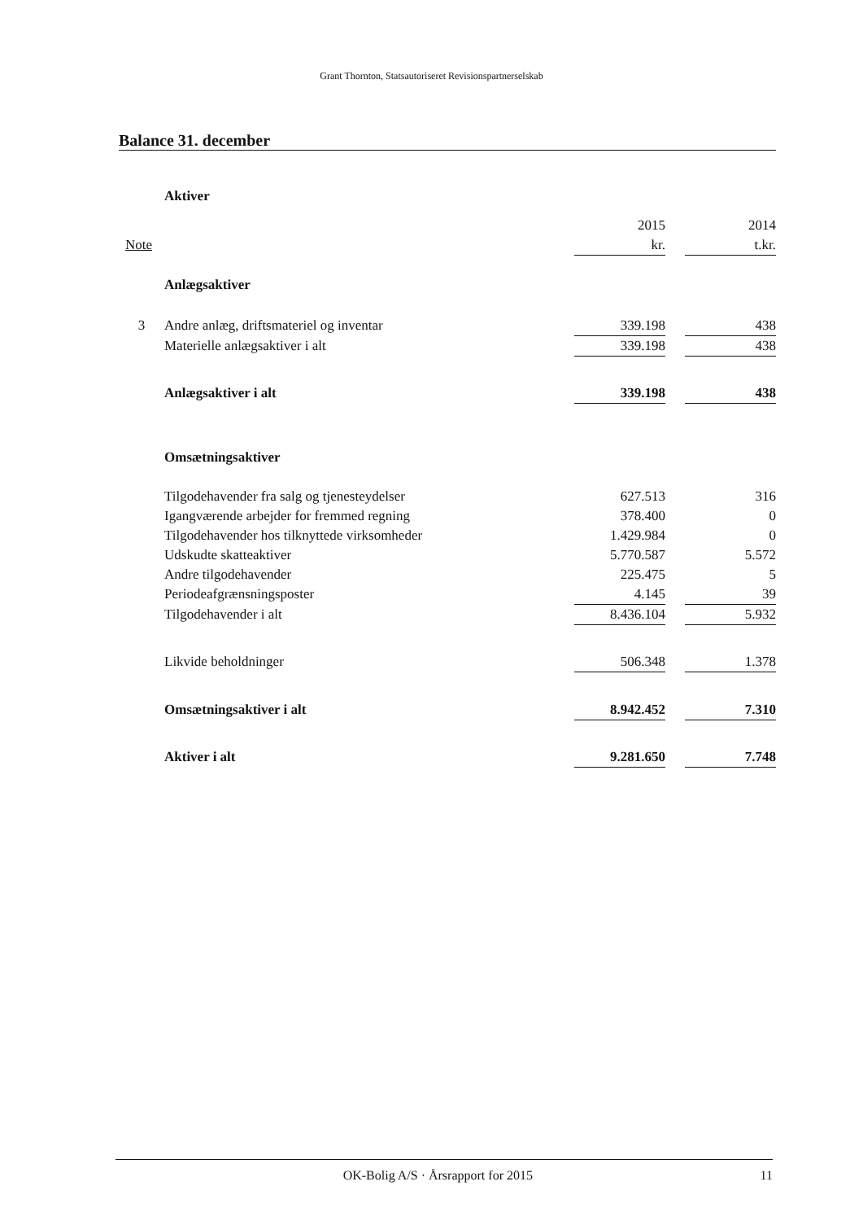Grant Thornton, Statsautoriseret Revisionspartnerselskab
Balance 31. december
| | Aktiver | | | |
| | | 2015 | | 2014 |
| Note | | kr. | | t.kr. |
| | Anlægsaktiver | | | |
| 3 | Andre anlæg, driftsmateriel og inventar | 339.198 | | 438 |
| | Materielle anlægsaktiver i alt | 339.198 | | 438 |
| | Anlægsaktiver i alt | 339.198 | | 438 |
| | Omsætningsaktiver | | | |
| | Tilgodehavender fra salg og tjenesteydelser | 627.513 | | 316 |
| | Igangværende arbejder for fremmed regning | 378.400 | | 0 |
| | Tilgodehavender hos tilknyttede virksomheder | 1.429.984 | | 0 |
| | Udskudte skatteaktiver | 5.770.587 | | 5.572 |
| | Andre tilgodehavender | 225.475 | | 5 |
| | Periodeafgrænsningsposter | 4.145 | | 39 |
| | Tilgodehavender i alt | 8.436.104 | | 5.932 |
| | Likvide beholdninger | 506.348 | | 1.378 |
| | Omsætningsaktiver i alt | 8.942.452 | | 7.310 |
| | Aktiver i alt | 9.281.650 | | 7.748 |
OK-Bolig A/S · Årsrapport for 2015 11